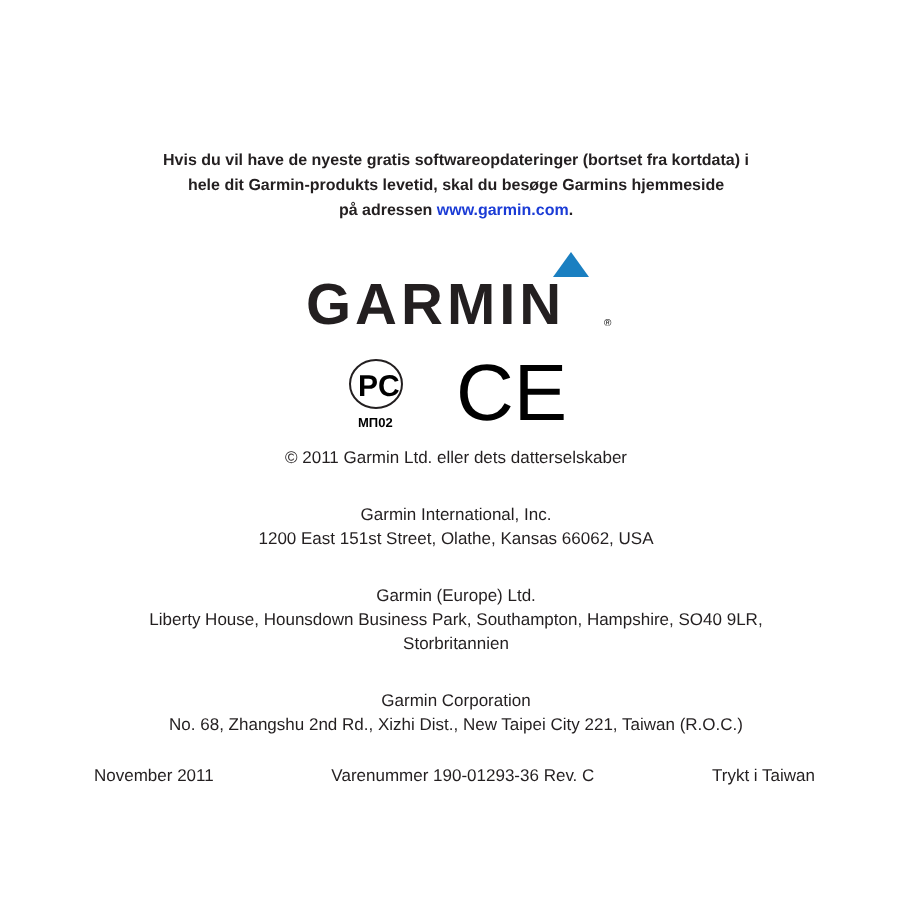Hvis du vil have de nyeste gratis softwareopdateringer (bortset fra kortdata) i
hele dit Garmin-produkts levetid, skal du besøge Garmins hjemmeside
på adressen www.garmin.com.
GARMIN
®
PC
МП02
CE
© 2011 Garmin Ltd. eller dets datterselskaber
Garmin International, Inc.
1200 East 151st Street, Olathe, Kansas 66062, USA
Garmin (Europe) Ltd.
Liberty House, Hounsdown Business Park, Southampton, Hampshire, SO40 9LR,
Storbritannien
Garmin Corporation
No. 68, Zhangshu 2nd Rd., Xizhi Dist., New Taipei City 221, Taiwan (R.O.C.)
November 2011 Varenummer 190-01293-36 Rev. C Trykt i Taiwan